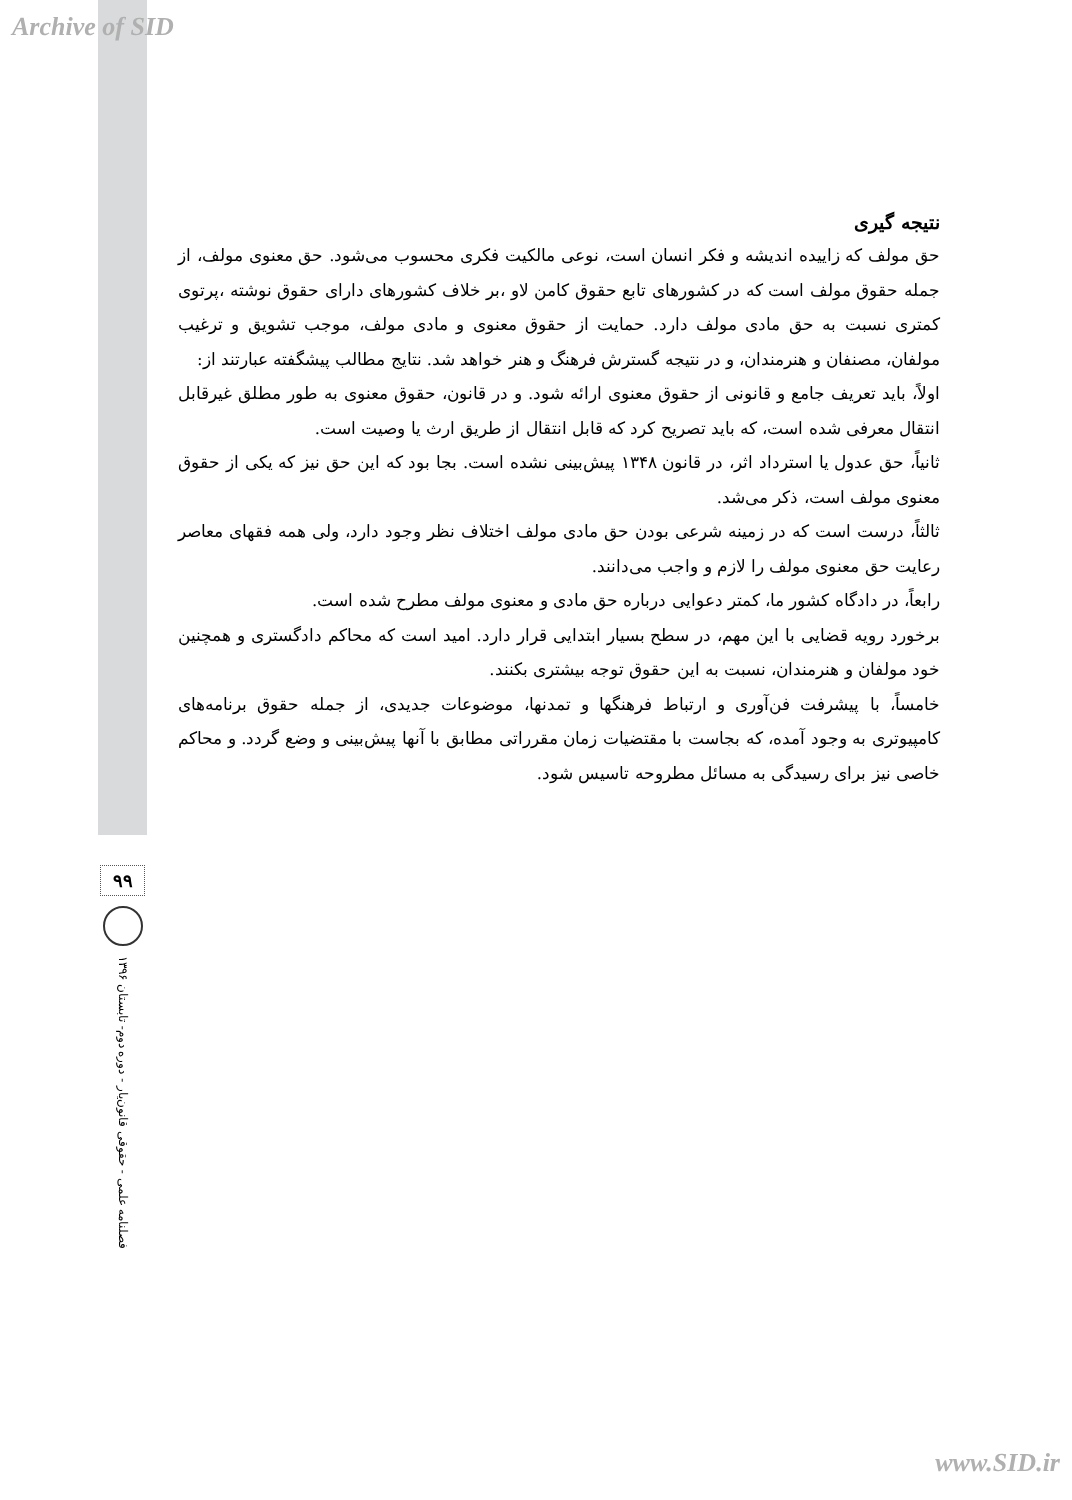Archive of SID
نتیجه گیری
حق مولف که زاییده اندیشه و فکر انسان است، نوعی مالکیت فکری محسوب می‌شود. حق معنوی مولف، از جمله حقوق مولف است که در کشورهای تابع حقوق کامن لاو ،بر خلاف کشورهای دارای حقوق نوشته ،پرتوی کمتری نسبت به حق مادی مولف دارد. حمایت از حقوق معنوی و مادی مولف، موجب تشویق و ترغیب مولفان، مصنفان و هنرمندان، و در نتیجه گسترش فرهنگ و هنر خواهد شد. نتایج مطالب پیشگفته عبارتند از:
اولاً، باید تعریف جامع و قانونی از حقوق معنوی ارائه شود. و در قانون، حقوق معنوی به طور مطلق غیرقابل انتقال معرفی شده است، که باید تصریح کرد که قابل انتقال از طریق ارث یا وصیت است.
ثانیاً، حق عدول یا استرداد اثر، در قانون ۱۳۴۸ پیش‌بینی نشده است. بجا بود که این حق نیز که یکی از حقوق معنوی مولف است، ذکر می‌شد.
ثالثاً، درست است که در زمینه شرعی بودن حق مادی مولف اختلاف نظر وجود دارد، ولی همه فقهای معاصر رعایت حق معنوی مولف را لازم و واجب می‌دانند.
رابعاً، در دادگاه کشور ما، کمتر دعوایی درباره حق مادی و معنوی مولف مطرح شده است.
برخورد رویه قضایی با این مهم، در سطح بسیار ابتدایی قرار دارد. امید است که محاکم دادگستری و همچنین خود مولفان و هنرمندان، نسبت به این حقوق توجه بیشتری بکنند.
خامساً، با پیشرفت فن‌آوری و ارتباط فرهنگها و تمدنها، موضوعات جدیدی، از جمله حقوق برنامه‌های کامپیوتری به وجود آمده، که بجاست با مقتضیات زمان مقرراتی مطابق با آنها پیش‌بینی و وضع گردد. و محاکم خاصی نیز برای رسیدگی به مسائل مطروحه تاسیس شود.
۹۹
فصلنامه علمی - حقوقی قانون‌یار - دوره دوم- تابستان ۱۳۹۶
www.SID.ir